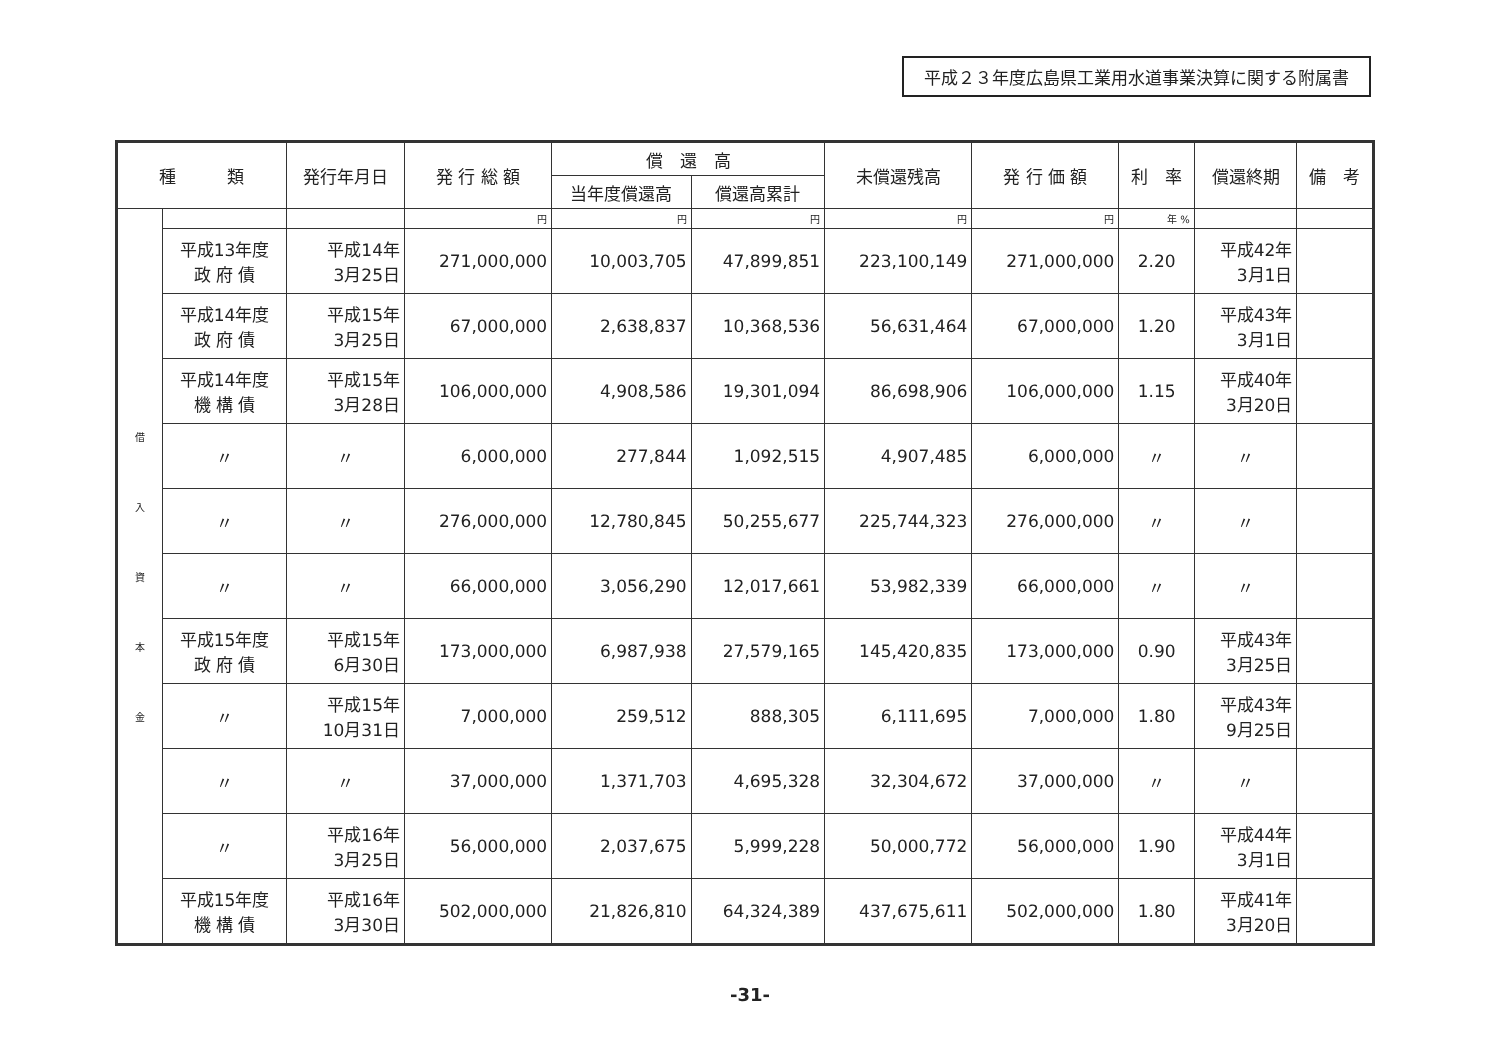平成２３年度広島県工業用水道事業決算に関する附属書
| 種 類 | | 発行年月日 | 発 行 総 額 | 償 還 高 | | 未償還残高 | 発 行 価 額 | 利 率 | 償還終期 | 備 考 |
| --- | --- | --- | --- | --- | --- | --- | --- | --- | --- | --- |
| | | | | 当年度償還高 | 償還高累計 | | | | | |
| 借 入 資 本 金 | | | 円 | 円 | 円 | 円 | 円 | 年 % | | |
| | 平成13年度 政 府 債 | 平成14年 3月25日 | 271,000,000 | 10,003,705 | 47,899,851 | 223,100,149 | 271,000,000 | 2.20 | 平成42年 3月1日 | |
| | 平成14年度 政 府 債 | 平成15年 3月25日 | 67,000,000 | 2,638,837 | 10,368,536 | 56,631,464 | 67,000,000 | 1.20 | 平成43年 3月1日 | |
| | 平成14年度 機 構 債 | 平成15年 3月28日 | 106,000,000 | 4,908,586 | 19,301,094 | 86,698,906 | 106,000,000 | 1.15 | 平成40年 3月20日 | |
| | 〃 | 〃 | 6,000,000 | 277,844 | 1,092,515 | 4,907,485 | 6,000,000 | 〃 | 〃 | |
| | 〃 | 〃 | 276,000,000 | 12,780,845 | 50,255,677 | 225,744,323 | 276,000,000 | 〃 | 〃 | |
| | 〃 | 〃 | 66,000,000 | 3,056,290 | 12,017,661 | 53,982,339 | 66,000,000 | 〃 | 〃 | |
| | 平成15年度 政 府 債 | 平成15年 6月30日 | 173,000,000 | 6,987,938 | 27,579,165 | 145,420,835 | 173,000,000 | 0.90 | 平成43年 3月25日 | |
| | 〃 | 平成15年 10月31日 | 7,000,000 | 259,512 | 888,305 | 6,111,695 | 7,000,000 | 1.80 | 平成43年 9月25日 | |
| | 〃 | 〃 | 37,000,000 | 1,371,703 | 4,695,328 | 32,304,672 | 37,000,000 | 〃 | 〃 | |
| | 〃 | 平成16年 3月25日 | 56,000,000 | 2,037,675 | 5,999,228 | 50,000,772 | 56,000,000 | 1.90 | 平成44年 3月1日 | |
| | 平成15年度 機 構 債 | 平成16年 3月30日 | 502,000,000 | 21,826,810 | 64,324,389 | 437,675,611 | 502,000,000 | 1.80 | 平成41年 3月20日 | |
-31-